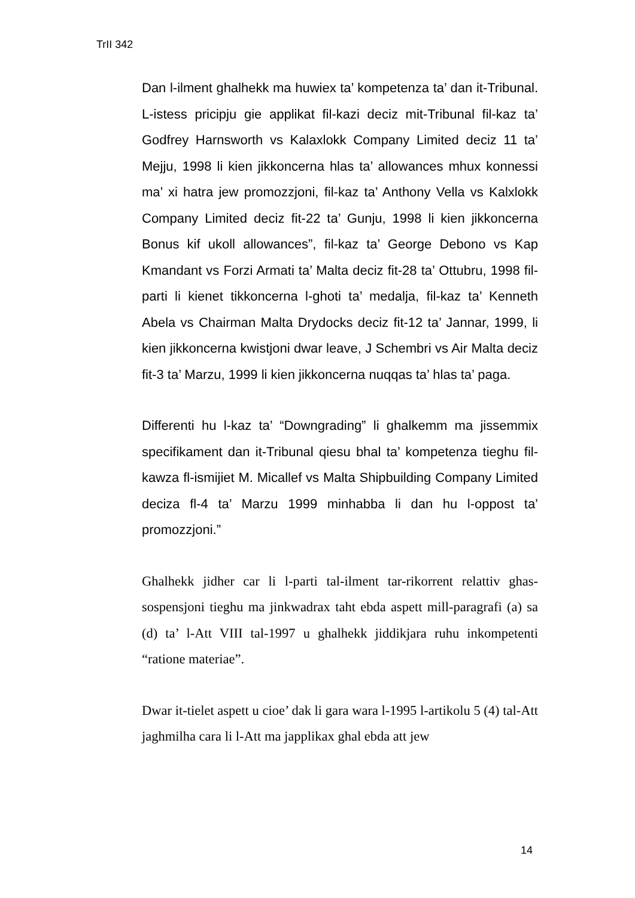TrII 342
Dan l-ilment ghalhekk ma huwiex ta’ kompetenza ta’ dan it-Tribunal. L-istess pricipju gie applikat fil-kazi deciz mit-Tribunal fil-kaz ta’ Godfrey Harnsworth vs Kalaxlokk Company Limited deciz 11 ta’ Mejju, 1998 li kien jikkoncerna hlas ta’ allowances mhux konnessi ma’ xi hatra jew promozzjoni, fil-kaz ta’ Anthony Vella vs Kalxlokk Company Limited deciz fit-22 ta’ Gunju, 1998 li kien jikkoncerna Bonus kif ukoll allowances”, fil-kaz ta’ George Debono vs Kap Kmandant vs Forzi Armati ta’ Malta deciz fit-28 ta’ Ottubru, 1998 fil-parti li kienet tikkoncerna l-ghoti ta’ medalja, fil-kaz ta’ Kenneth Abela vs Chairman Malta Drydocks deciz fit-12 ta’ Jannar, 1999, li kien jikkoncerna kwistjoni dwar leave, J Schembri vs Air Malta deciz fit-3 ta’ Marzu, 1999 li kien jikkoncerna nuqqas ta’ hlas ta’ paga.
Differenti hu l-kaz ta’ “Downgrading” li ghalkemm ma jissemmix specifikament dan it-Tribunal qiesu bhal ta’ kompetenza tieghu fil-kawza fl-ismijiet M. Micallef vs Malta Shipbuilding Company Limited deciza fl-4 ta’ Marzu 1999 minhabba li dan hu l-oppost ta’ promozzjoni.”
Ghalhekk jidher car li l-parti tal-ilment tar-rikorrent relattiv ghas-sospensjoni tieghu ma jinkwadrax taht ebda aspett mill-paragrafi (a) sa (d) ta’ l-Att VIII tal-1997 u ghalhekk jiddikjara ruhu inkompetenti “ratione materiae”.
Dwar it-tielet aspett u cioe’ dak li gara wara l-1995 l-artikolu 5 (4) tal-Att jaghmilha cara li l-Att ma japplikax ghal ebda att jew
14